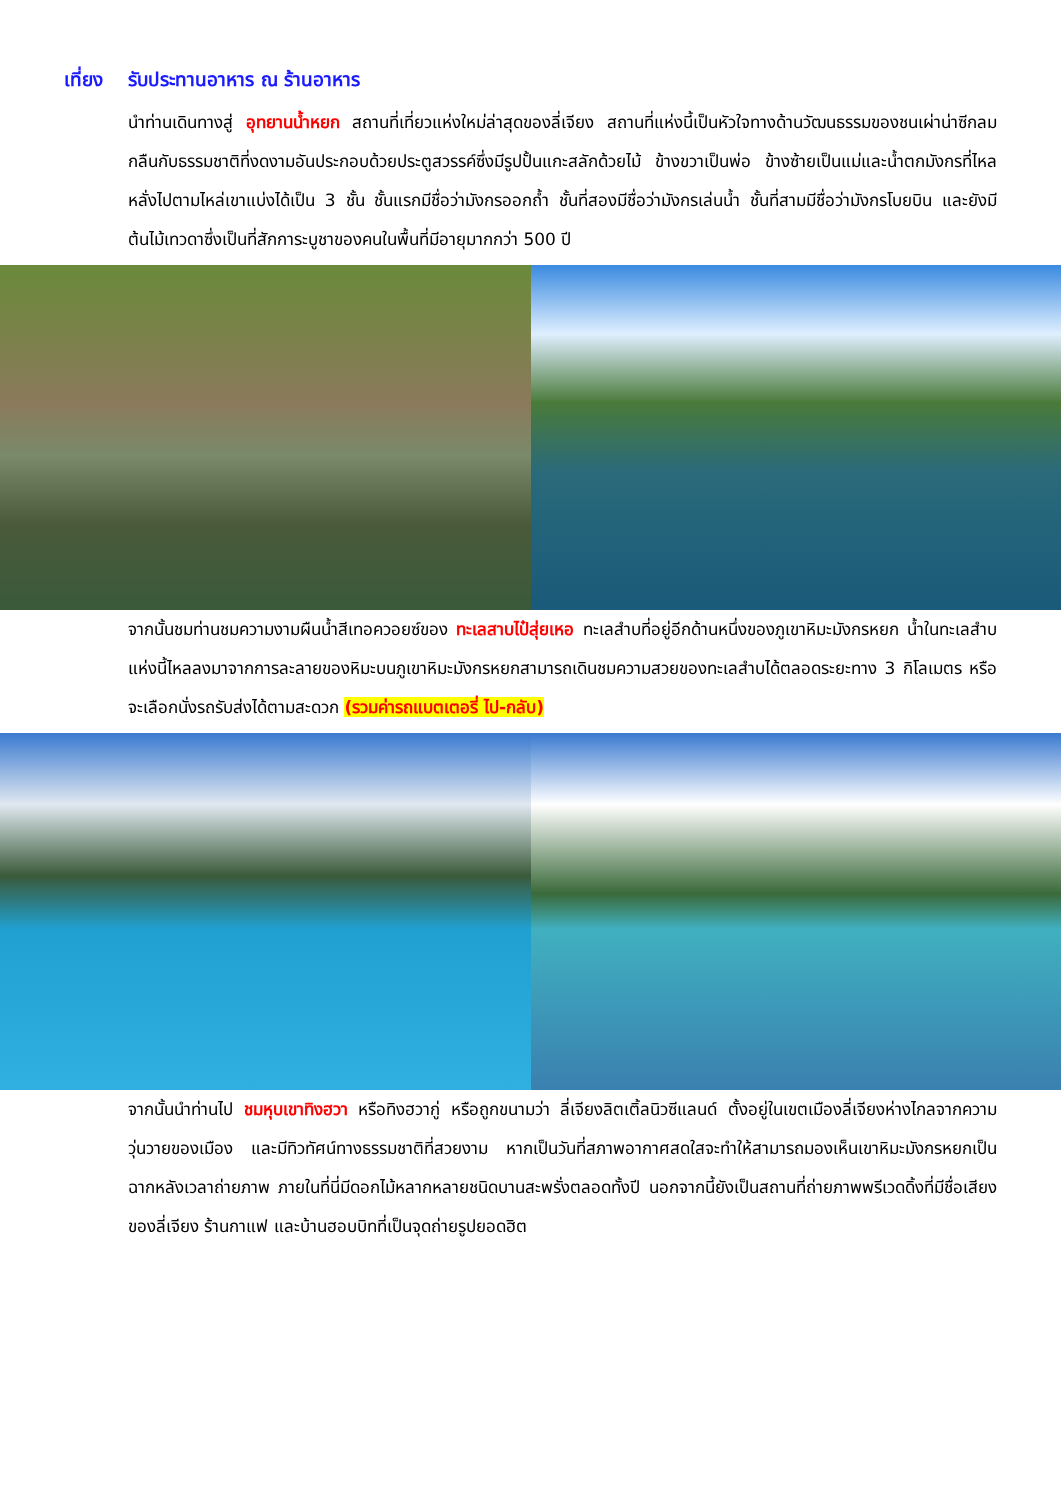เที่ยง รับประทานอาหาร ณ ร้านอาหาร
นำท่านเดินทางสู่ อุทยานน้ำหยก สถานที่เที่ยวแห่งใหม่ล่าสุดของลี่เจียง สถานที่แห่งนี้เป็นหัวใจทางด้านวัฒนธรรมของชนเผ่าน่าซีกลมกลืนกับธรรมชาติที่งดงามอันประกอบด้วยประตูสวรรค์ซึ่งมีรูปปั้นแกะสลักด้วยไม้ ข้างขวาเป็นพ่อ ข้างซ้ายเป็นแม่และน้ำตกมังกรที่ไหลหลั่งไปตามไหล่เขาแบ่งได้เป็น 3 ชั้น ชั้นแรกมีชื่อว่ามังกรออกถ้ำ ชั้นที่สองมีชื่อว่ามังกรเล่นน้ำ ชั้นที่สามมีชื่อว่ามังกรโบยบิน และยังมีต้นไม้เทวดาซึ่งเป็นที่สักการะบูชาของคนในพื้นที่มีอายุมากกว่า 500 ปี
จากนั้นชมท่านชมความงามผืนน้ำสีเทอควอยซ์ของ ทะเลสาบไป๋สุ่ยเหอ ทะเลสำบที่อยู่อีกด้านหนึ่งของภูเขาหิมะมังกรหยก น้ำในทะเลสำบแห่งนี้ไหลลงมาจากการละลายของหิมะบนภูเขาหิมะมังกรหยกสามารถเดินชมความสวยของทะเลสำบได้ตลอดระยะทาง 3 กิโลเมตร หรือจะเลือกนั่งรถรับส่งได้ตามสะดวก (รวมค่ารถแบตเตอรี่ ไป-กลับ)
จากนั้นนำท่านไป ชมหุบเขาทิงฮวา หรือทิงฮวากู่ หรือถูกขนามว่า ลี่เจียงลิตเติ้ลนิวซีแลนด์ ตั้งอยู่ในเขตเมืองลี่เจียงห่างไกลจากความวุ่นวายของเมือง และมีทิวทัศน์ทางธรรมชาติที่สวยงาม หากเป็นวันที่สภาพอากาศสดใสจะทำให้สามารถมองเห็นเขาหิมะมังกรหยกเป็นฉากหลังเวลาถ่ายภาพ ภายในที่นี่มีดอกไม้หลากหลายชนิดบานสะพรั่งตลอดทั้งปี นอกจากนี้ยังเป็นสถานที่ถ่ายภาพพรีเวดดิ้งที่มีชื่อเสียงของลี่เจียง ร้านกาแฟ และบ้านฮอบบิทที่เป็นจุดถ่ายรูปยอดฮิต